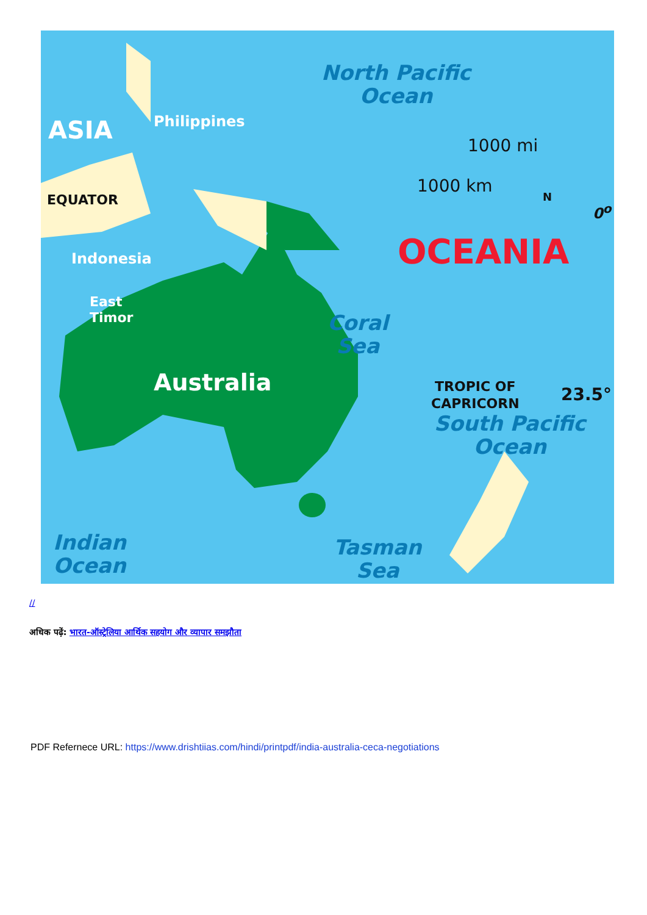ASIA Philippines
EQUATOR
Indonesia
East
Timor
Australia
North Pacific
Ocean
1000 mi
1000 km
N
0<sup>o</sup>
OCEANIA
Coral
Sea
TROPIC OF
CAPRICORN
23.5°
South Pacific
Ocean
Tasman
Sea
Indian
Ocean
//
अधिक पढ़ें: भारत-ऑस्ट्रेलिया आर्थिक सहयोग और व्यापार समझौता
PDF Refernece URL: https://www.drishtiias.com/hindi/printpdf/india-australia-ceca-negotiations